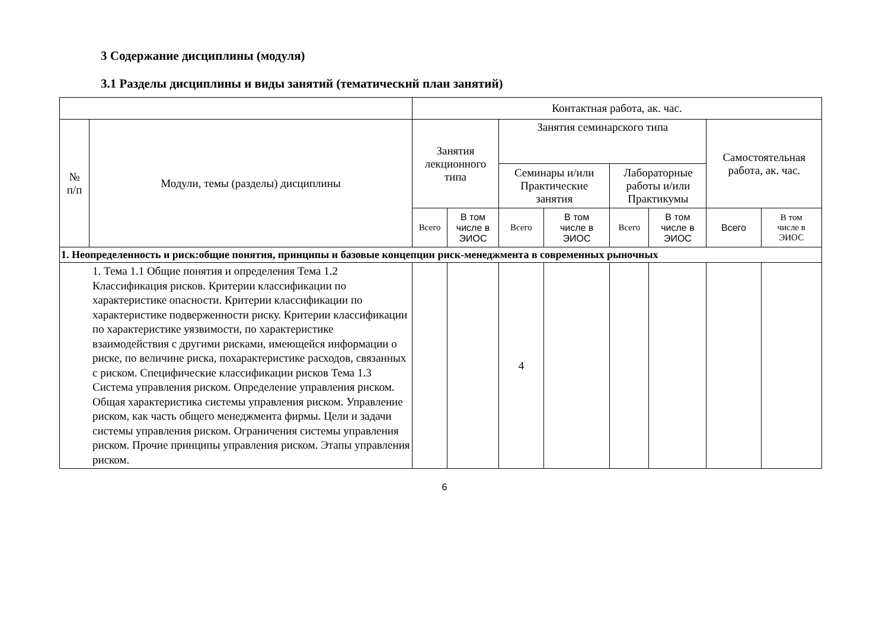3 Содержание дисциплины (модуля)
3.1 Разделы дисциплины и виды занятий (тематический план занятий)
| | | Контактная работа, ак. час. | | | | | | | |
| --- | --- | --- | --- | --- | --- | --- | --- | --- | --- |
| № п/п | Модули, темы (разделы) дисциплины | Занятия лекционного типа | | Занятия семинарского типа | | | | Самостоятельная работа, ак. час. | |
| | | | | Семинары и/или Практические занятия | | Лабораторные работы и/или Практикумы | | | |
| | | Всего | В том числе в ЭИОС | Всего | В том числе в ЭИОС | Всего | В том числе в ЭИОС | Всего | В том числе в ЭИОС |
| 1. Неопределенность и риск:общие понятия, принципы и базовые концепции риск-менеджмента в современных рыночных | | | | | | | | | |
| 1. Тема 1.1 Общие понятия и определения Тема 1.2 Классификация рисков. Критерии классификации по характеристике опасности. Критерии классификации по характеристике подверженности риску. Критерии классификации по характеристике уязвимости, по характеристике взаимодействия с другими рисками, имеющейся информации о риске, по величине риска, похарактеристике расходов, связанных с риском. Специфические классификации рисков Тема 1.3 Система управления риском. Определение управления риском. Общая характеристика системы управления риском. Управление риском, как часть общего менеджмента фирмы. Цели и задачи системы управления риском. Ограничения системы управления риском. Прочие принципы управления риском. Этапы управления риском. | | | | 4 | | | | | |
6